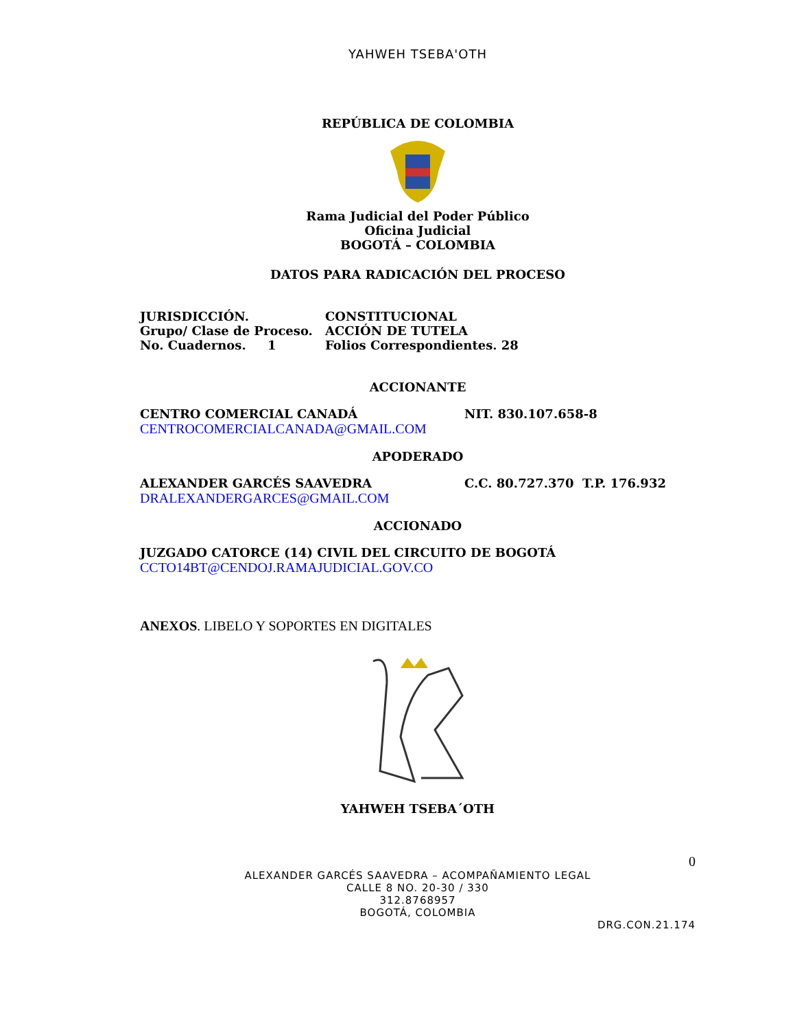YAHWEH TSEBA'OTH
REPÚBLICA DE COLOMBIA
Rama Judicial del Poder Público
Oficina Judicial
BOGOTÁ – COLOMBIA
DATOS PARA RADICACIÓN DEL PROCESO
JURISDICCIÓN. CONSTITUCIONAL
Grupo/ Clase de Proceso. ACCIÓN DE TUTELA
No. Cuadernos. 1 Folios Correspondientes. 28
ACCIONANTE
CENTRO COMERCIAL CANADÁ NIT. 830.107.658-8
CENTROCOMERCIALCANADA@GMAIL.COM
APODERADO
ALEXANDER GARCÉS SAAVEDRA C.C. 80.727.370 T.P. 176.932
DRALEXANDERGARCES@GMAIL.COM
ACCIONADO
JUZGADO CATORCE (14) CIVIL DEL CIRCUITO DE BOGOTÁ
CCTO14BT@CENDOJ.RAMAJUDICIAL.GOV.CO
ANEXOS. LIBELO Y SOPORTES EN DIGITALES
YAHWEH TSEBA´OTH
0
ALEXANDER GARCÉS SAAVEDRA – ACOMPAÑAMIENTO LEGAL
CALLE 8 NO. 20-30 / 330
312.8768957
BOGOTÁ, COLOMBIA
DRG.CON.21.174